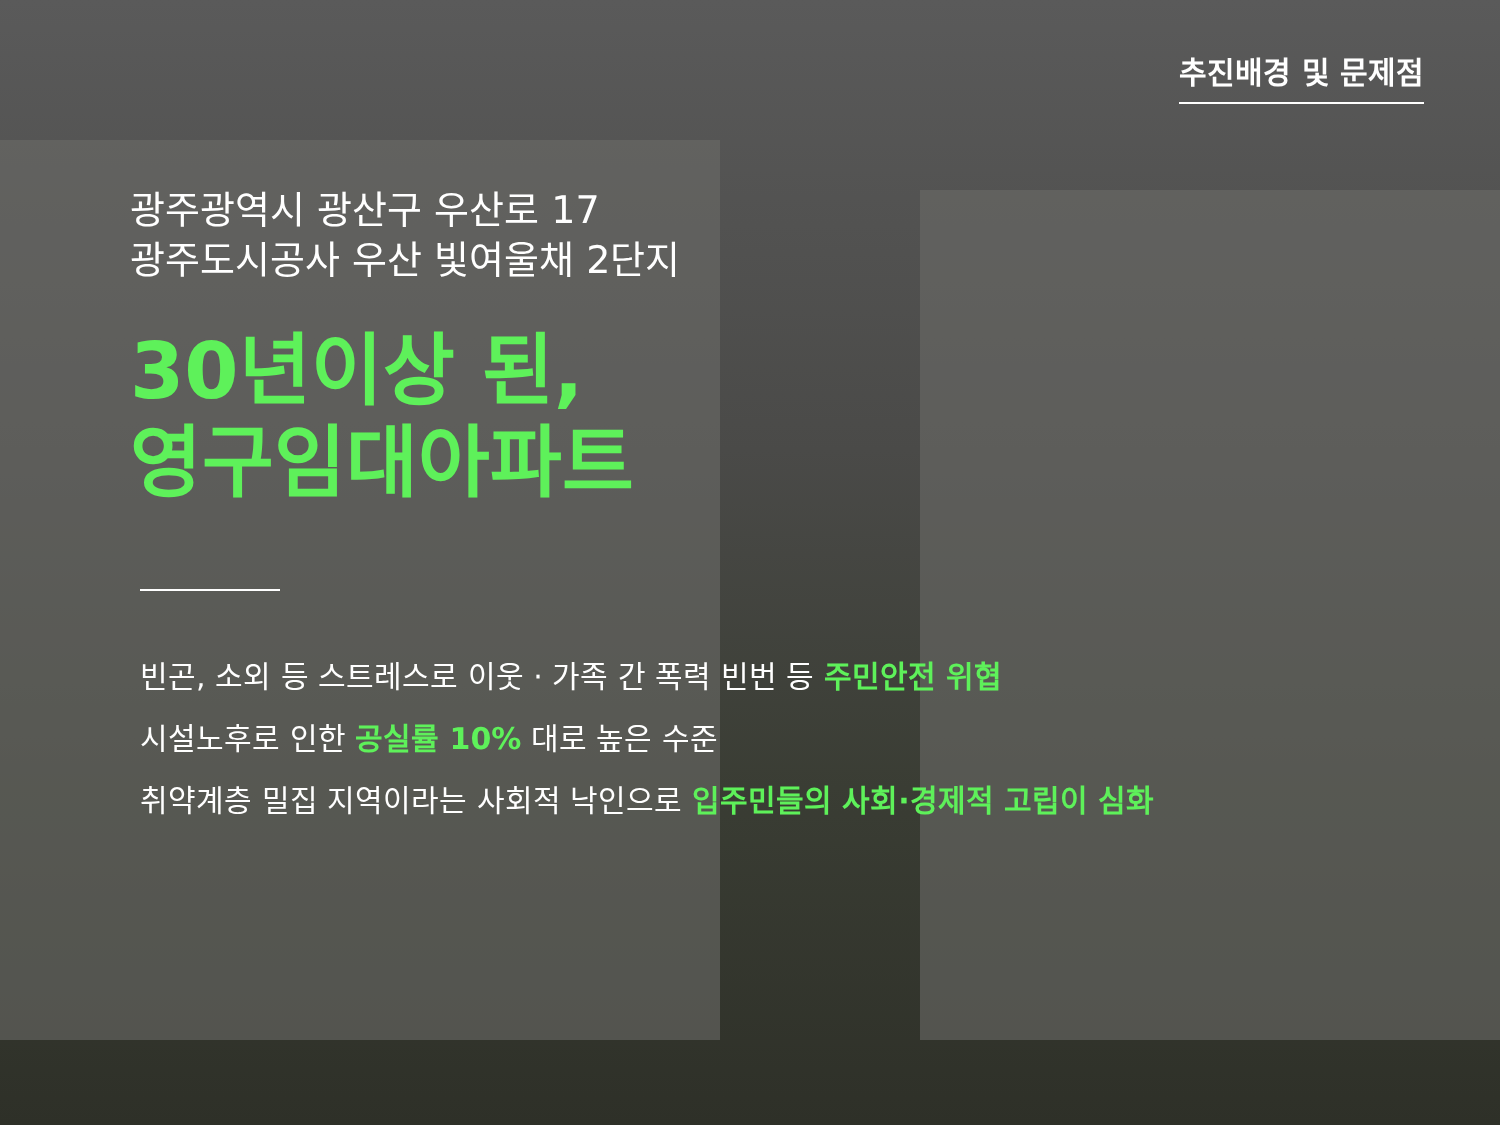추진배경 및 문제점
광주광역시 광산구 우산로 17
광주도시공사 우산 빛여울채 2단지
30년이상 된,
영구임대아파트
빈곤, 소외 등 스트레스로 이웃 · 가족 간 폭력 빈번 등 주민안전 위협
시설노후로 인한 공실률 10% 대로 높은 수준
취약계층 밀집 지역이라는 사회적 낙인으로 입주민들의 사회·경제적 고립이 심화